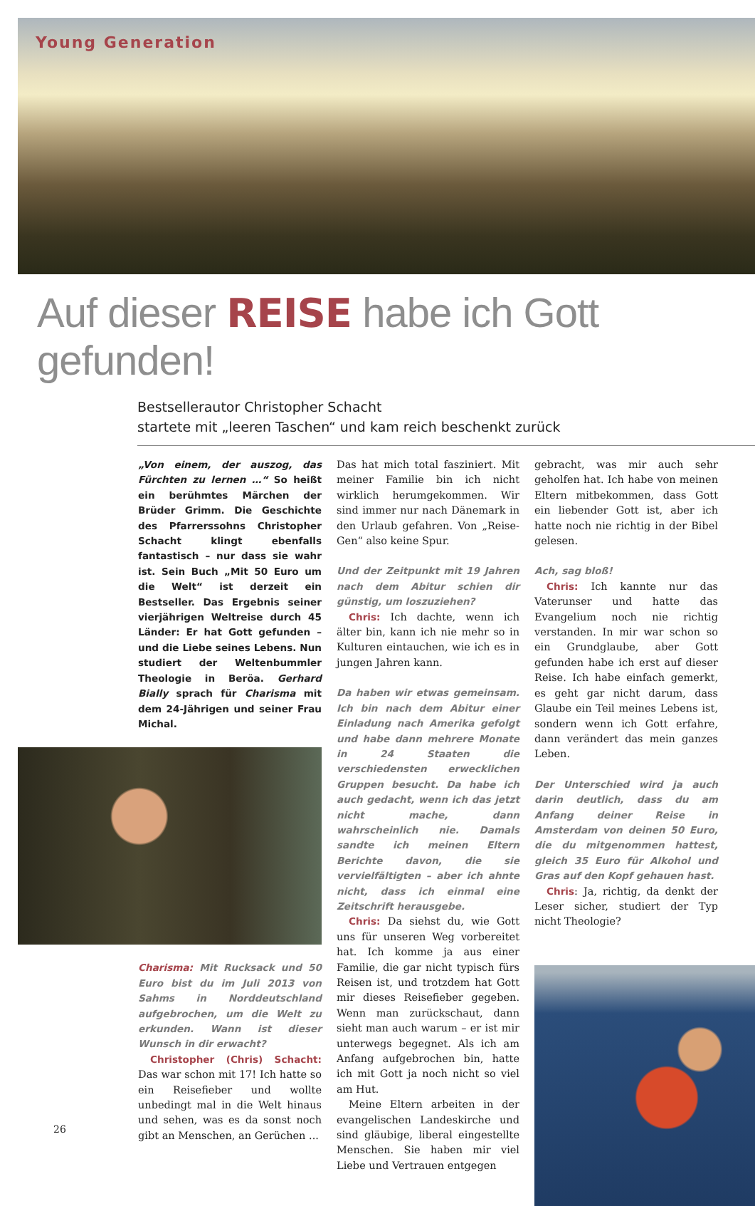Young Generation
Auf dieser REISE habe ich Gott gefunden!
Bestsellerautor Christopher Schacht
startete mit „leeren Taschen“ und kam reich beschenkt zurück
„Von einem, der auszog, das Fürchten zu lernen …“ So heißt ein berühmtes Märchen der Brüder Grimm. Die Geschichte des Pfarrerssohns Christopher Schacht klingt ebenfalls fantastisch – nur dass sie wahr ist. Sein Buch „Mit 50 Euro um die Welt“ ist derzeit ein Bestseller. Das Ergebnis seiner vierjährigen Weltreise durch 45 Länder: Er hat Gott gefunden – und die Liebe seines Lebens. Nun studiert der Weltenbummler Theologie in Beröa. Gerhard Bially sprach für Charisma mit dem 24-Jährigen und seiner Frau Michal.
Charisma: Mit Rucksack und 50 Euro bist du im Juli 2013 von Sahms in Norddeutschland aufgebrochen, um die Welt zu erkunden. Wann ist dieser Wunsch in dir erwacht?
Christopher (Chris) Schacht: Das war schon mit 17! Ich hatte so ein Reisefieber und wollte unbedingt mal in die Welt hinaus und sehen, was es da sonst noch gibt an Menschen, an Gerüchen ...
26
Das hat mich total fasziniert. Mit meiner Familie bin ich nicht wirklich herumgekommen. Wir sind immer nur nach Dänemark in den Urlaub gefahren. Von „Reise-Gen“ also keine Spur.
Und der Zeitpunkt mit 19 Jahren nach dem Abitur schien dir günstig, um loszuziehen?
Chris: Ich dachte, wenn ich älter bin, kann ich nie mehr so in Kulturen eintauchen, wie ich es in jungen Jahren kann.
Da haben wir etwas gemeinsam. Ich bin nach dem Abitur einer Einladung nach Amerika gefolgt und habe dann mehrere Monate in 24 Staaten die verschiedensten erwecklichen Gruppen besucht. Da habe ich auch gedacht, wenn ich das jetzt nicht mache, dann wahrscheinlich nie. Damals sandte ich meinen Eltern Berichte davon, die sie vervielfältigten – aber ich ahnte nicht, dass ich einmal eine Zeitschrift herausgebe.
Chris: Da siehst du, wie Gott uns für unseren Weg vorbereitet hat. Ich komme ja aus einer Familie, die gar nicht typisch fürs Reisen ist, und trotzdem hat Gott mir dieses Reisefieber gegeben. Wenn man zurückschaut, dann sieht man auch warum – er ist mir unterwegs begegnet. Als ich am Anfang aufgebrochen bin, hatte ich mit Gott ja noch nicht so viel am Hut.
Meine Eltern arbeiten in der evangelischen Landeskirche und sind gläubige, liberal eingestellte Menschen. Sie haben mir viel Liebe und Vertrauen entgegen
gebracht, was mir auch sehr geholfen hat. Ich habe von meinen Eltern mitbekommen, dass Gott ein liebender Gott ist, aber ich hatte noch nie richtig in der Bibel gelesen.
Ach, sag bloß!
Chris: Ich kannte nur das Vaterunser und hatte das Evangelium noch nie richtig verstanden. In mir war schon so ein Grundglaube, aber Gott gefunden habe ich erst auf dieser Reise. Ich habe einfach gemerkt, es geht gar nicht darum, dass Glaube ein Teil meines Lebens ist, sondern wenn ich Gott erfahre, dann verändert das mein ganzes Leben.
Der Unterschied wird ja auch darin deutlich, dass du am Anfang deiner Reise in Amsterdam von deinen 50 Euro, die du mitgenommen hattest, gleich 35 Euro für Alkohol und Gras auf den Kopf gehauen hast.
Chris: Ja, richtig, da denkt der Leser sicher, studiert der Typ nicht Theologie?